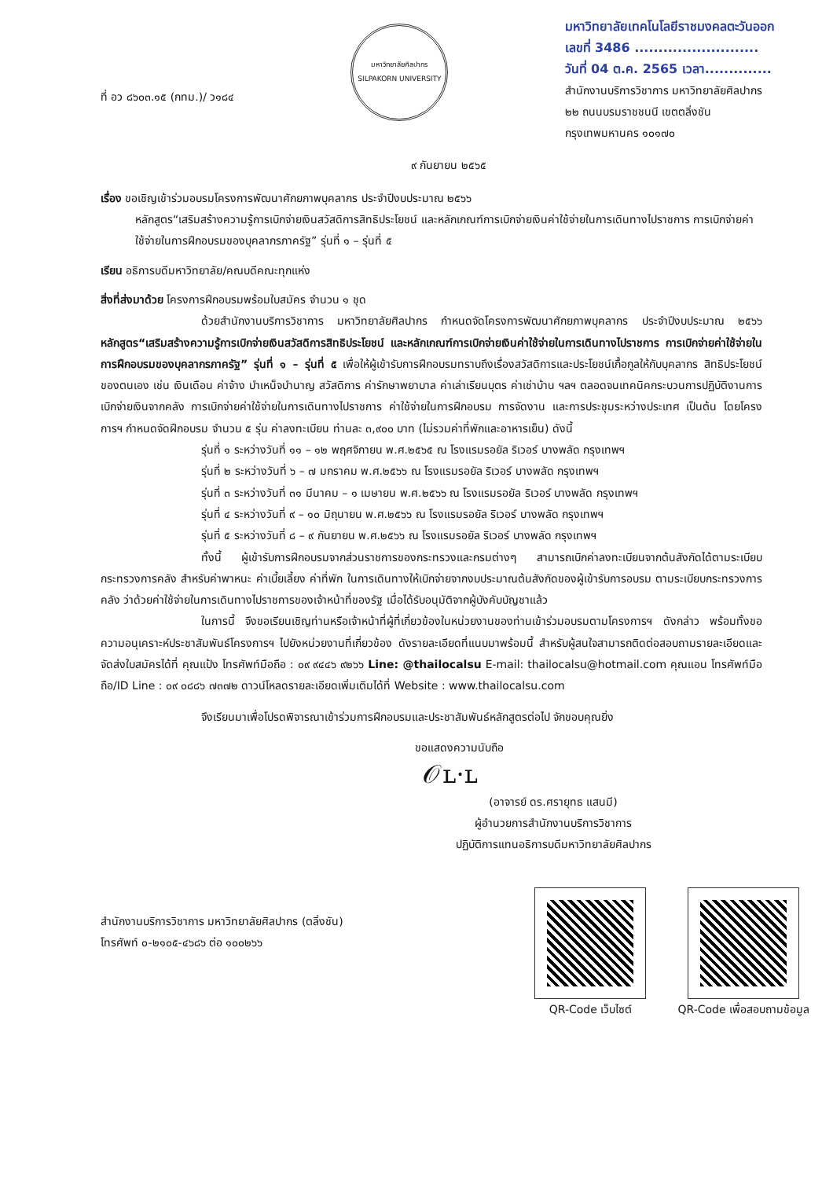ที่ อว ๘๖๐๓.๑๕ (กทม.)/ ว๑๘๔
มหาวิทยาลัยศิลปากร
SILPAKORN UNIVERSITY
มหาวิทยาลัยเทคโนโลยีราชมงคลตะวันออก
เลขที่ 3486 ..........................
วันที่ 04 ต.ค. 2565 เวลา..............
สำนักงานบริการวิชาการ มหาวิทยาลัยศิลปากร
๒๒ ถนนบรมราชชนนี เขตตลิ่งชัน
กรุงเทพมหานคร ๑๐๑๗๐
๙ กันยายน ๒๕๖๕
เรื่อง ขอเชิญเข้าร่วมอบรมโครงการพัฒนาศักยภาพบุคลากร ประจำปีงบประมาณ ๒๕๖๖
หลักสูตร“เสริมสร้างความรู้การเบิกจ่ายเงินสวัสดิการสิทธิประโยชน์ และหลักเกณฑ์การเบิกจ่ายเงินค่าใช้จ่ายในการเดินทางไปราชการ การเบิกจ่ายค่าใช้จ่ายในการฝึกอบรมของบุคลากรภาครัฐ” รุ่นที่ ๑ – รุ่นที่ ๕
เรียน อธิการบดีมหาวิทยาลัย/คณบดีคณะทุกแห่ง
สิ่งที่ส่งมาด้วย โครงการฝึกอบรมพร้อมใบสมัคร จำนวน ๑ ชุด
ด้วยสำนักงานบริการวิชาการ มหาวิทยาลัยศิลปากร กำหนดจัดโครงการพัฒนาศักยภาพบุคลากร ประจำปีงบประมาณ ๒๕๖๖ หลักสูตร“เสริมสร้างความรู้การเบิกจ่ายเงินสวัสดิการสิทธิประโยชน์ และหลักเกณฑ์การเบิกจ่ายเงินค่าใช้จ่ายในการเดินทางไปราชการ การเบิกจ่ายค่าใช้จ่ายในการฝึกอบรมของบุคลากรภาครัฐ” รุ่นที่ ๑ – รุ่นที่ ๕ เพื่อให้ผู้เข้ารับการฝึกอบรมทราบถึงเรื่องสวัสดิการและประโยชน์เกื้อกูลให้กับบุคลากร สิทธิประโยชน์ของตนเอง เช่น เงินเดือน ค่าจ้าง บำเหน็จบำนาญ สวัสดิการ ค่ารักษาพยาบาล ค่าเล่าเรียนบุตร ค่าเช่าบ้าน ฯลฯ ตลอดจนเทคนิคกระบวนการปฏิบัติงานการเบิกจ่ายเงินจากคลัง การเบิกจ่ายค่าใช้จ่ายในการเดินทางไปราชการ ค่าใช้จ่ายในการฝึกอบรม การจัดงาน และการประชุมระหว่างประเทศ เป็นต้น โดยโครงการฯ กำหนดจัดฝึกอบรม จำนวน ๕ รุ่น ค่าลงทะเบียน ท่านละ ๓,๙๐๐ บาท (ไม่รวมค่าที่พักและอาหารเย็น) ดังนี้
รุ่นที่ ๑ ระหว่างวันที่ ๑๑ – ๑๒ พฤศจิกายน พ.ศ.๒๕๖๕ ณ โรงแรมรอยัล ริเวอร์ บางพลัด กรุงเทพฯ
รุ่นที่ ๒ ระหว่างวันที่ ๖ – ๗ มกราคม พ.ศ.๒๕๖๖ ณ โรงแรมรอยัล ริเวอร์ บางพลัด กรุงเทพฯ
รุ่นที่ ๓ ระหว่างวันที่ ๓๑ มีนาคม – ๑ เมษายน พ.ศ.๒๕๖๖ ณ โรงแรมรอยัล ริเวอร์ บางพลัด กรุงเทพฯ
รุ่นที่ ๔ ระหว่างวันที่ ๙ – ๑๐ มิถุนายน พ.ศ.๒๕๖๖ ณ โรงแรมรอยัล ริเวอร์ บางพลัด กรุงเทพฯ
รุ่นที่ ๕ ระหว่างวันที่ ๘ – ๙ กันยายน พ.ศ.๒๕๖๖ ณ โรงแรมรอยัล ริเวอร์ บางพลัด กรุงเทพฯ
ทั้งนี้ ผู้เข้ารับการฝึกอบรมจากส่วนราชการของกระทรวงและกรมต่างๆ สามารถเบิกค่าลงทะเบียนจากต้นสังกัดได้ตามระเบียบกระทรวงการคลัง สำหรับค่าพาหนะ ค่าเบี้ยเลี้ยง ค่าที่พัก ในการเดินทางให้เบิกจ่ายจากงบประมาณต้นสังกัดของผู้เข้ารับการอบรม ตามระเบียบกระทรวงการคลัง ว่าด้วยค่าใช้จ่ายในการเดินทางไปราชการของเจ้าหน้าที่ของรัฐ เมื่อได้รับอนุมัติจากผู้บังคับบัญชาแล้ว
ในการนี้ จึงขอเรียนเชิญท่านหรือเจ้าหน้าที่ผู้ที่เกี่ยวข้องในหน่วยงานของท่านเข้าร่วมอบรมตามโครงการฯ ดังกล่าว พร้อมทั้งขอความอนุเคราะห์ประชาสัมพันธ์โครงการฯ ไปยังหน่วยงานที่เกี่ยวข้อง ดังรายละเอียดที่แนบมาพร้อมนี้ สำหรับผู้สนใจสามารถติดต่อสอบถามรายละเอียดและจัดส่งใบสมัครได้ที่ คุณแป้ง โทรศัพท์มือถือ : ๐๙ ๙๔๔๖ ๙๒๖๖ Line: @thailocalsu E-mail: thailocalsu@hotmail.com คุณแอน โทรศัพท์มือถือ/ID Line : ๐๙ ๐๘๘๖ ๗๓๗๒ ดาวน์โหลดรายละเอียดเพิ่มเติมได้ที่ Website : www.thailocalsu.com
จึงเรียนมาเพื่อโปรดพิจารณาเข้าร่วมการฝึกอบรมและประชาสัมพันธ์หลักสูตรต่อไป จักขอบคุณยิ่ง
ขอแสดงความนับถือ
𝒪ʟ·ʟ
(อาจารย์ ดร.ศรายุทธ แสนมี)
ผู้อำนวยการสำนักงานบริการวิชาการ
ปฏิบัติการแทนอธิการบดีมหาวิทยาลัยศิลปากร
สำนักงานบริการวิชาการ มหาวิทยาลัยศิลปากร (ตลิ่งชัน)
โทรศัพท์ ๐-๒๑๐๕-๔๖๘๖ ต่อ ๑๐๐๒๖๖
QR-Code เว็บไซต์ QR-Code เพื่อสอบถามข้อมูล